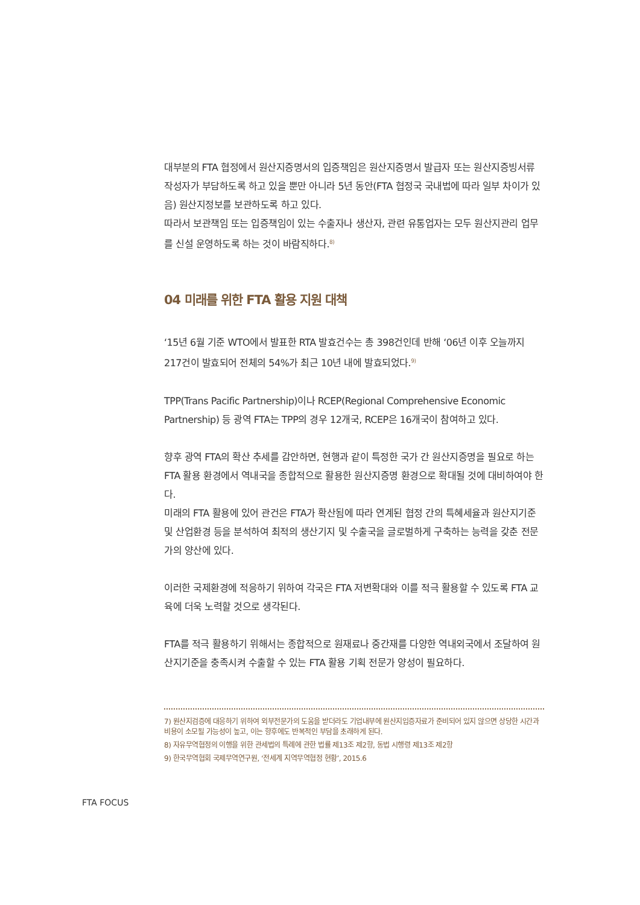대부분의 FTA 협정에서 원산지증명서의 입증책임은 원산지증명서 발급자 또는 원산지증빙서류 작성자가 부담하도록 하고 있을 뿐만 아니라 5년 동안(FTA 협정국 국내법에 따라 일부 차이가 있음) 원산지정보를 보관하도록 하고 있다.
따라서 보관책임 또는 입증책임이 있는 수출자나 생산자, 관련 유통업자는 모두 원산지관리 업무를 신설 운영하도록 하는 것이 바람직하다.<sup>8)</sup>
04 미래를 위한 FTA 활용 지원 대책
‘15년 6월 기준 WTO에서 발표한 RTA 발효건수는 총 398건인데 반해 ‘06년 이후 오늘까지 217건이 발효되어 전체의 54%가 최근 10년 내에 발효되었다.<sup>9)</sup>
TPP(Trans Pacific Partnership)이나 RCEP(Regional Comprehensive Economic Partnership) 등 광역 FTA는 TPP의 경우 12개국, RCEP은 16개국이 참여하고 있다.
향후 광역 FTA의 확산 추세를 감안하면, 현행과 같이 특정한 국가 간 원산지증명을 필요로 하는 FTA 활용 환경에서 역내국을 종합적으로 활용한 원산지증명 환경으로 확대될 것에 대비하여야 한다.
미래의 FTA 활용에 있어 관건은 FTA가 확산됨에 따라 연계된 협정 간의 특혜세율과 원산지기준 및 산업환경 등을 분석하여 최적의 생산기지 및 수출국을 글로벌하게 구축하는 능력을 갖춘 전문가의 양산에 있다.
이러한 국제환경에 적응하기 위하여 각국은 FTA 저변확대와 이를 적극 활용할 수 있도록 FTA 교육에 더욱 노력할 것으로 생각된다.
FTA를 적극 활용하기 위해서는 종합적으로 원재료나 중간재를 다양한 역내외국에서 조달하여 원산지기준을 충족시켜 수출할 수 있는 FTA 활용 기획 전문가 양성이 필요하다.
7) 원산지검증에 대응하기 위하여 외부전문가의 도움을 받더라도 기업내부에 원산지입증자료가 준비되어 있지 않으면 상당한 시간과 비용이 소모될 가능성이 높고, 이는 향후에도 반복적인 부담을 초래하게 된다.
8) 자유무역협정의 이행을 위한 관세법의 특례에 관한 법률 제13조 제2항, 동법 시행령 제13조 제2항
9) 한국무역협회 국제무역연구원, ‘전세계 지역무역협정 현황’, 2015.6
FTA FOCUS